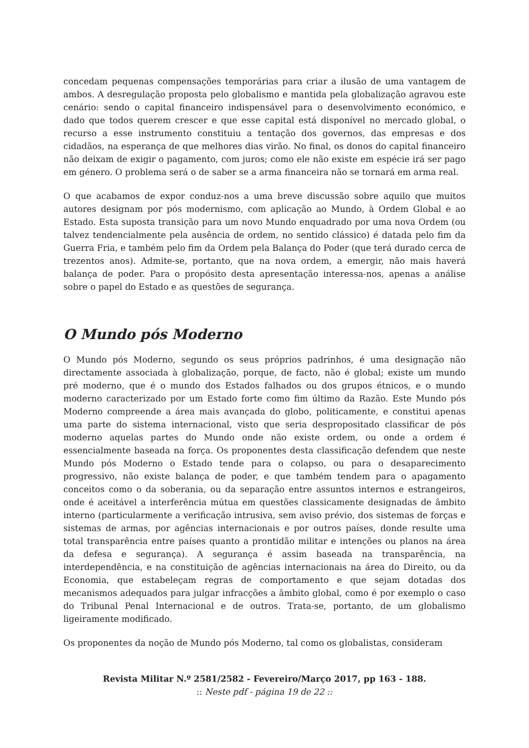concedam pequenas compensações temporárias para criar a ilusão de uma vantagem de ambos. A desregulação proposta pelo globalismo e mantida pela globalização agravou este cenário: sendo o capital financeiro indispensável para o desenvolvimento económico, e dado que todos querem crescer e que esse capital está disponível no mercado global, o recurso a esse instrumento constituiu a tentação dos governos, das empresas e dos cidadãos, na esperança de que melhores dias virão. No final, os donos do capital financeiro não deixam de exigir o pagamento, com juros; como ele não existe em espécie irá ser pago em género. O problema será o de saber se a arma financeira não se tornará em arma real.
O que acabamos de expor conduz-nos a uma breve discussão sobre aquilo que muitos autores designam por pós modernismo, com aplicação ao Mundo, à Ordem Global e ao Estado. Esta suposta transição para um novo Mundo enquadrado por uma nova Ordem (ou talvez tendencialmente pela ausência de ordem, no sentido clássico) é datada pelo fim da Guerra Fria, e também pelo fim da Ordem pela Balança do Poder (que terá durado cerca de trezentos anos). Admite-se, portanto, que na nova ordem, a emergir, não mais haverá balança de poder. Para o propósito desta apresentação interessa-nos, apenas a análise sobre o papel do Estado e as questões de segurança.
O Mundo pós Moderno
O Mundo pós Moderno, segundo os seus próprios padrinhos, é uma designação não directamente associada à globalização, porque, de facto, não é global; existe um mundo pré moderno, que é o mundo dos Estados falhados ou dos grupos étnicos, e o mundo moderno caracterizado por um Estado forte como fim último da Razão. Este Mundo pós Moderno compreende a área mais avançada do globo, politicamente, e constitui apenas uma parte do sistema internacional, visto que seria despropositado classificar de pós moderno aquelas partes do Mundo onde não existe ordem, ou onde a ordem é essencialmente baseada na força. Os proponentes desta classificação defendem que neste Mundo pós Moderno o Estado tende para o colapso, ou para o desaparecimento progressivo, não existe balança de poder, e que também tendem para o apagamento conceitos como o da soberania, ou da separação entre assuntos internos e estrangeiros, onde é aceitável a interferência mútua em questões classicamente designadas de âmbito interno (particularmente a verificação intrusiva, sem aviso prévio, dos sistemas de forças e sistemas de armas, por agências internacionais e por outros países, donde resulte uma total transparência entre países quanto a prontidão militar e intenções ou planos na área da defesa e segurança). A segurança é assim baseada na transparência, na interdependência, e na constituição de agências internacionais na área do Direito, ou da Economia, que estabeleçam regras de comportamento e que sejam dotadas dos mecanismos adequados para julgar infracções a âmbito global, como é por exemplo o caso do Tribunal Penal Internacional e de outros. Trata-se, portanto, de um globalismo ligeiramente modificado.
Os proponentes da noção de Mundo pós Moderno, tal como os globalistas, consideram
Revista Militar N.º 2581/2582 - Fevereiro/Março 2017, pp 163 - 188.
:: Neste pdf - página 19 de 22 ::